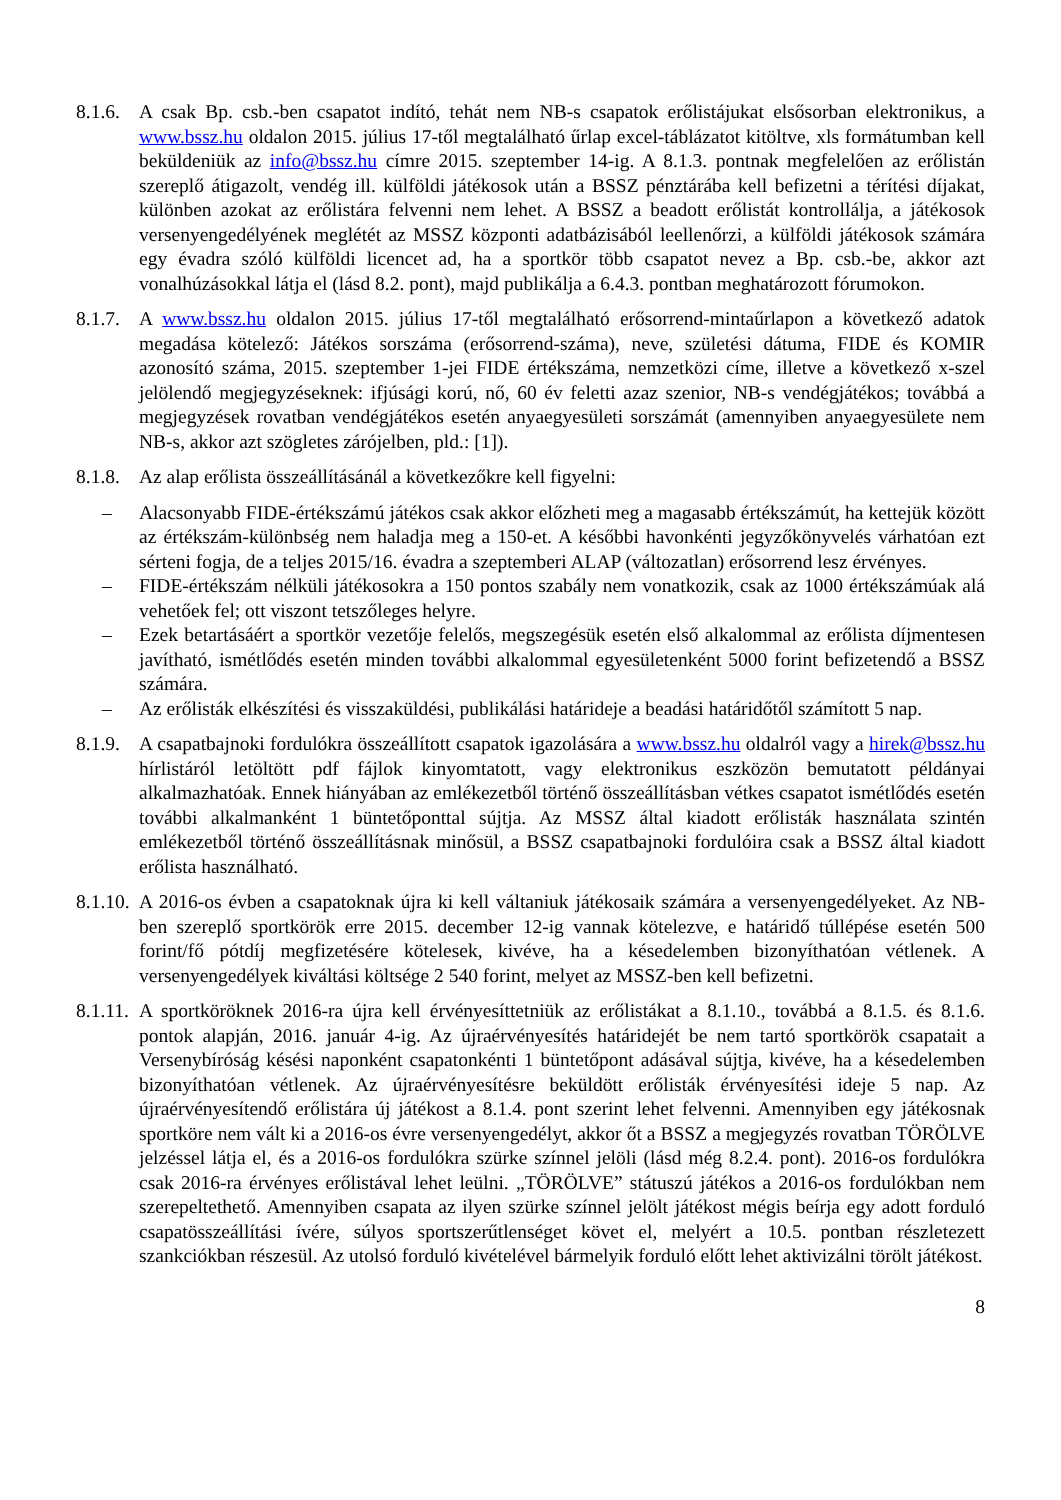8.1.6.
A csak Bp. csb.-ben csapatot indító, tehát nem NB-s csapatok erőlistájukat elsősorban elektronikus, a www.bssz.hu oldalon 2015. július 17-től megtalálható űrlap excel-táblázatot kitöltve, xls formátumban kell beküldeniük az info@bssz.hu címre 2015. szeptember 14-ig. A 8.1.3. pontnak megfelelően az erőlistán szereplő átigazolt, vendég ill. külföldi játékosok után a BSSZ pénztárába kell befizetni a térítési díjakat, különben azokat az erőlistára felvenni nem lehet. A BSSZ a beadott erőlistát kontrollálja, a játékosok versenyengedélyének meglétét az MSSZ központi adatbázisából leellenőrzi, a külföldi játékosok számára egy évadra szóló külföldi licencet ad, ha a sportkör több csapatot nevez a Bp. csb.-be, akkor azt vonalhúzásokkal látja el (lásd 8.2. pont), majd publikálja a 6.4.3. pontban meghatározott fórumokon.
8.1.7.
A www.bssz.hu oldalon 2015. július 17-től megtalálható erősorrend-mintaűrlapon a következő adatok megadása kötelező: Játékos sorszáma (erősorrend-száma), neve, születési dátuma, FIDE és KOMIR azonosító száma, 2015. szeptember 1-jei FIDE értékszáma, nemzetközi címe, illetve a következő x-szel jelölendő megjegyzéseknek: ifjúsági korú, nő, 60 év feletti azaz szenior, NB-s vendégjátékos; továbbá a megjegyzések rovatban vendégjátékos esetén anyaegyesületi sorszámát (amennyiben anyaegyesülete nem NB-s, akkor azt szögletes zárójelben, pld.: [1]).
8.1.8.
Az alap erőlista összeállításánál a következőkre kell figyelni:
– Alacsonyabb FIDE-értékszámú játékos csak akkor előzheti meg a magasabb értékszámút, ha kettejük között az értékszám-különbség nem haladja meg a 150-et. A későbbi havonkénti jegyzőkönyvelés várhatóan ezt sérteni fogja, de a teljes 2015/16. évadra a szeptemberi ALAP (változatlan) erősorrend lesz érvényes.
– FIDE-értékszám nélküli játékosokra a 150 pontos szabály nem vonatkozik, csak az 1000 értékszámúak alá vehetőek fel; ott viszont tetszőleges helyre.
– Ezek betartásáért a sportkör vezetője felelős, megszegésük esetén első alkalommal az erőlista díjmentesen javítható, ismétlődés esetén minden további alkalommal egyesületenként 5000 forint befizetendő a BSSZ számára.
– Az erőlisták elkészítési és visszaküldési, publikálási határideje a beadási határidőtől számított 5 nap.
8.1.9.
A csapatbajnoki fordulókra összeállított csapatok igazolására a www.bssz.hu oldalról vagy a hirek@bssz.hu hírlistáról letöltött pdf fájlok kinyomtatott, vagy elektronikus eszközön bemutatott példányai alkalmazhatóak. Ennek hiányában az emlékezetből történő összeállításban vétkes csapatot ismétlődés esetén további alkalmanként 1 büntetőponttal sújtja. Az MSSZ által kiadott erőlisták használata szintén emlékezetből történő összeállításnak minősül, a BSSZ csapatbajnoki fordulóira csak a BSSZ által kiadott erőlista használható.
8.1.10.
A 2016-os évben a csapatoknak újra ki kell váltaniuk játékosaik számára a versenyengedélyeket. Az NB-ben szereplő sportkörök erre 2015. december 12-ig vannak kötelezve, e határidő túllépése esetén 500 forint/fő pótdíj megfizetésére kötelesek, kivéve, ha a késedelemben bizonyíthatóan vétlenek. A versenyengedélyek kiváltási költsége 2 540 forint, melyet az MSSZ-ben kell befizetni.
8.1.11.
A sportköröknek 2016-ra újra kell érvényesíttetniük az erőlistákat a 8.1.10., továbbá a 8.1.5. és 8.1.6. pontok alapján, 2016. január 4-ig. Az újraérvényesítés határidejét be nem tartó sportkörök csapatait a Versenybíróság késési naponként csapatonkénti 1 büntetőpont adásával sújtja, kivéve, ha a késedelemben bizonyíthatóan vétlenek. Az újraérvényesítésre beküldött erőlisták érvényesítési ideje 5 nap. Az újraérvényesítendő erőlistára új játékost a 8.1.4. pont szerint lehet felvenni. Amennyiben egy játékosnak sportköre nem vált ki a 2016-os évre versenyengedélyt, akkor őt a BSSZ a megjegyzés rovatban TÖRÖLVE jelzéssel látja el, és a 2016-os fordulókra szürke színnel jelöli (lásd még 8.2.4. pont). 2016-os fordulókra csak 2016-ra érvényes erőlistával lehet leülni. „TÖRÖLVE” státuszú játékos a 2016-os fordulókban nem szerepeltethető. Amennyiben csapata az ilyen szürke színnel jelölt játékost mégis beírja egy adott forduló csapatösszeállítási ívére, súlyos sportszerűtlenséget követ el, melyért a 10.5. pontban részletezett szankciókban részesül. Az utolsó forduló kivételével bármelyik forduló előtt lehet aktivizálni törölt játékost.
8